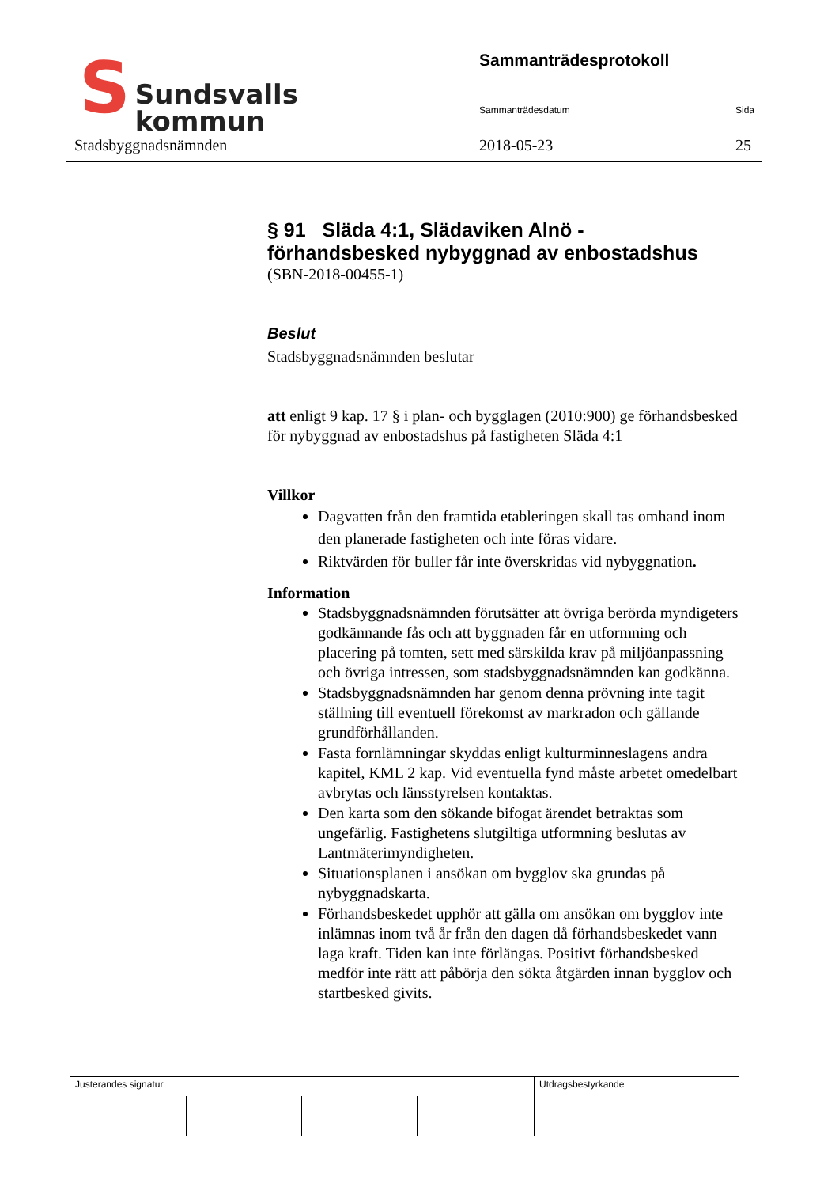S Sundsvalls
kommun
Sammanträdesprotokoll
Sammanträdesdatum Sida
Stadsbyggnadsnämnden 2018-05-23 25
§ 91 Släda 4:1, Slädaviken Alnö -
förhandsbesked nybyggnad av enbostadshus
(SBN-2018-00455-1)
Beslut
Stadsbyggnadsnämnden beslutar
att enligt 9 kap. 17 § i plan- och bygglagen (2010:900) ge förhandsbesked för nybyggnad av enbostadshus på fastigheten Släda 4:1
Villkor
Dagvatten från den framtida etableringen skall tas omhand inom den planerade fastigheten och inte föras vidare.
Riktvärden för buller får inte överskridas vid nybyggnation.
Information
Stadsbyggnadsnämnden förutsätter att övriga berörda myndigeters godkännande fås och att byggnaden får en utformning och placering på tomten, sett med särskilda krav på miljöanpassning och övriga intressen, som stadsbyggnadsnämnden kan godkänna.
Stadsbyggnadsnämnden har genom denna prövning inte tagit ställning till eventuell förekomst av markradon och gällande grundförhållanden.
Fasta fornlämningar skyddas enligt kulturminneslagens andra kapitel, KML 2 kap. Vid eventuella fynd måste arbetet omedelbart avbrytas och länsstyrelsen kontaktas.
Den karta som den sökande bifogat ärendet betraktas som ungefärlig. Fastighetens slutgiltiga utformning beslutas av Lantmäterimyndigheten.
Situationsplanen i ansökan om bygglov ska grundas på nybyggnadskarta.
Förhandsbeskedet upphör att gälla om ansökan om bygglov inte inlämnas inom två år från den dagen då förhandsbeskedet vann laga kraft. Tiden kan inte förlängas. Positivt förhandsbesked medför inte rätt att påbörja den sökta åtgärden innan bygglov och startbesked givits.
Justerandes signatur Utdragsbestyrkande